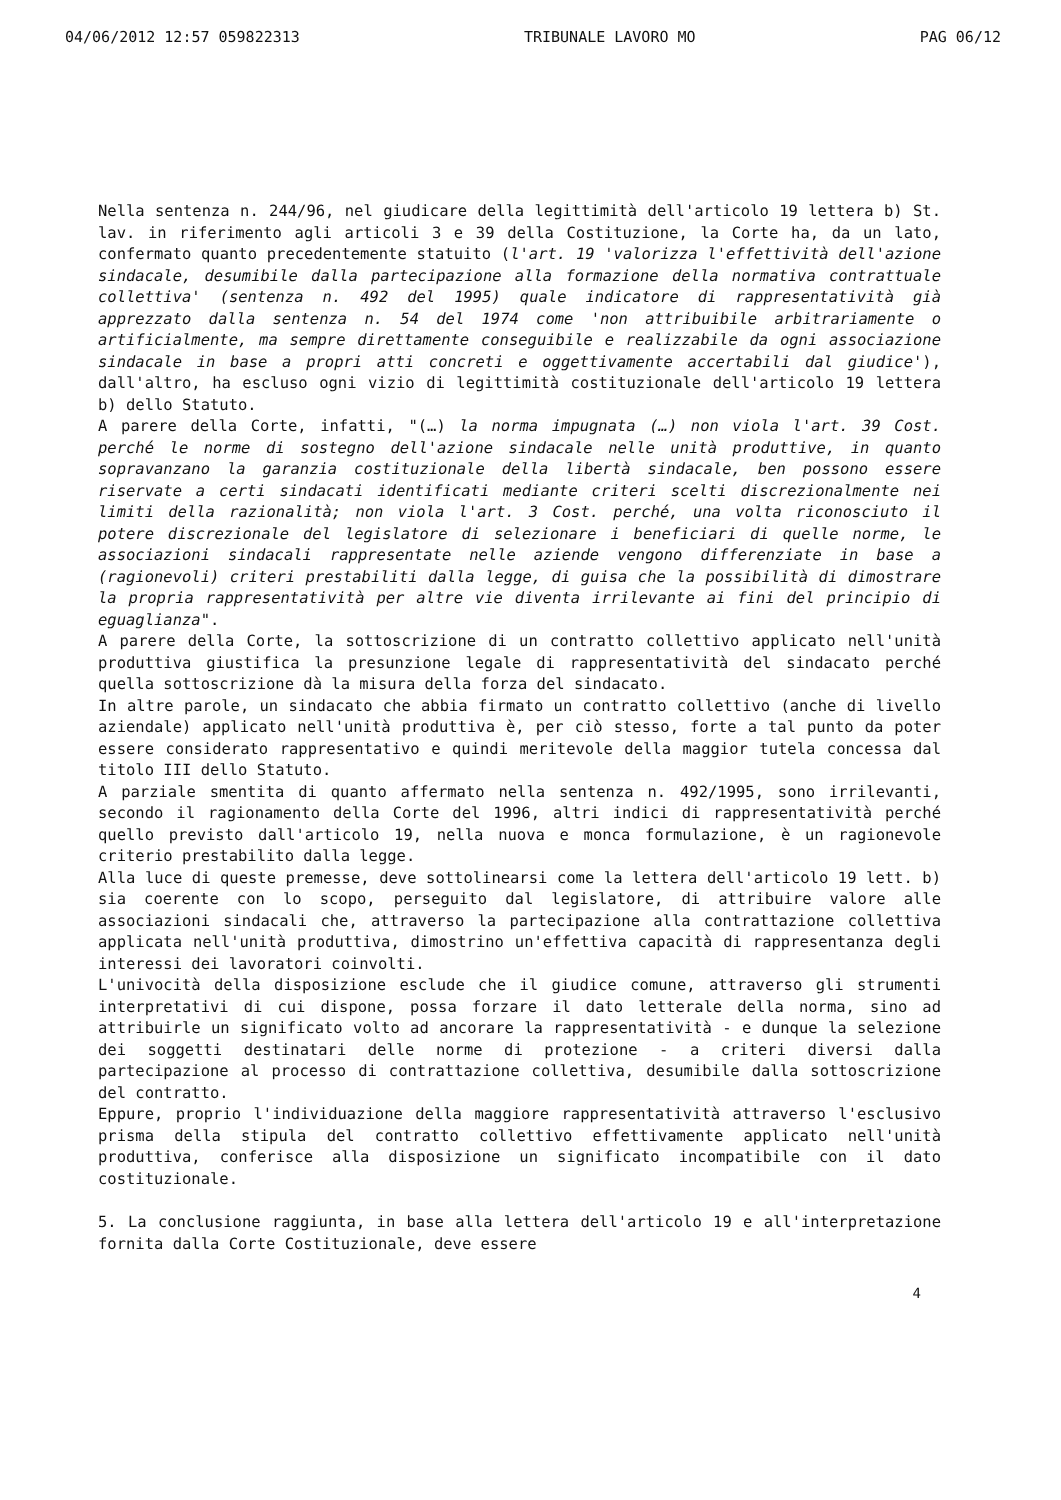04/06/2012 12:57 059822313 TRIBUNALE LAVORO MO PAG 06/12
Nella sentenza n. 244/96, nel giudicare della legittimità dell'articolo 19 lettera b) St. lav. in riferimento agli articoli 3 e 39 della Costituzione, la Corte ha, da un lato, confermato quanto precedentemente statuito (l'art. 19 'valorizza l'effettività dell'azione sindacale, desumibile dalla partecipazione alla formazione della normativa contrattuale collettiva' (sentenza n. 492 del 1995) quale indicatore di rappresentatività già apprezzato dalla sentenza n. 54 del 1974 come 'non attribuibile arbitrariamente o artificialmente, ma sempre direttamente conseguibile e realizzabile da ogni associazione sindacale in base a propri atti concreti e oggettivamente accertabili dal giudice'), dall'altro, ha escluso ogni vizio di legittimità costituzionale dell'articolo 19 lettera b) dello Statuto.
A parere della Corte, infatti, "(…) la norma impugnata (…) non viola l'art. 39 Cost. perché le norme di sostegno dell'azione sindacale nelle unità produttive, in quanto sopravanzano la garanzia costituzionale della libertà sindacale, ben possono essere riservate a certi sindacati identificati mediante criteri scelti discrezionalmente nei limiti della razionalità; non viola l'art. 3 Cost. perché, una volta riconosciuto il potere discrezionale del legislatore di selezionare i beneficiari di quelle norme, le associazioni sindacali rappresentate nelle aziende vengono differenziate in base a (ragionevoli) criteri prestabiliti dalla legge, di guisa che la possibilità di dimostrare la propria rappresentatività per altre vie diventa irrilevante ai fini del principio di eguaglianza".
A parere della Corte, la sottoscrizione di un contratto collettivo applicato nell'unità produttiva giustifica la presunzione legale di rappresentatività del sindacato perché quella sottoscrizione dà la misura della forza del sindacato.
In altre parole, un sindacato che abbia firmato un contratto collettivo (anche di livello aziendale) applicato nell'unità produttiva è, per ciò stesso, forte a tal punto da poter essere considerato rappresentativo e quindi meritevole della maggior tutela concessa dal titolo III dello Statuto.
A parziale smentita di quanto affermato nella sentenza n. 492/1995, sono irrilevanti, secondo il ragionamento della Corte del 1996, altri indici di rappresentatività perché quello previsto dall'articolo 19, nella nuova e monca formulazione, è un ragionevole criterio prestabilito dalla legge.
Alla luce di queste premesse, deve sottolinearsi come la lettera dell'articolo 19 lett. b) sia coerente con lo scopo, perseguito dal legislatore, di attribuire valore alle associazioni sindacali che, attraverso la partecipazione alla contrattazione collettiva applicata nell'unità produttiva, dimostrino un'effettiva capacità di rappresentanza degli interessi dei lavoratori coinvolti.
L'univocità della disposizione esclude che il giudice comune, attraverso gli strumenti interpretativi di cui dispone, possa forzare il dato letterale della norma, sino ad attribuirle un significato volto ad ancorare la rappresentatività - e dunque la selezione dei soggetti destinatari delle norme di protezione - a criteri diversi dalla partecipazione al processo di contrattazione collettiva, desumibile dalla sottoscrizione del contratto.
Eppure, proprio l'individuazione della maggiore rappresentatività attraverso l'esclusivo prisma della stipula del contratto collettivo effettivamente applicato nell'unità produttiva, conferisce alla disposizione un significato incompatibile con il dato costituzionale.
5. La conclusione raggiunta, in base alla lettera dell'articolo 19 e all'interpretazione fornita dalla Corte Costituzionale, deve essere
4